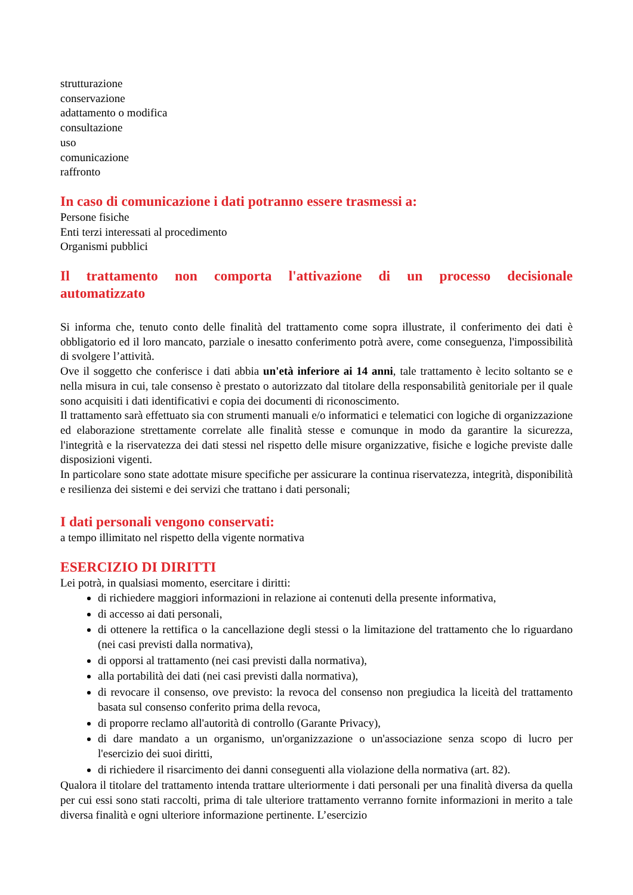strutturazione
conservazione
adattamento o modifica
consultazione
uso
comunicazione
raffronto
In caso di comunicazione i dati potranno essere trasmessi a:
Persone fisiche
Enti terzi interessati al procedimento
Organismi pubblici
Il trattamento non comporta l'attivazione di un processo decisionale automatizzato
Si informa che, tenuto conto delle finalità del trattamento come sopra illustrate, il conferimento dei dati è obbligatorio ed il loro mancato, parziale o inesatto conferimento potrà avere, come conseguenza, l'impossibilità di svolgere l’attività.
Ove il soggetto che conferisce i dati abbia un'età inferiore ai 14 anni, tale trattamento è lecito soltanto se e nella misura in cui, tale consenso è prestato o autorizzato dal titolare della responsabilità genitoriale per il quale sono acquisiti i dati identificativi e copia dei documenti di riconoscimento.
Il trattamento sarà effettuato sia con strumenti manuali e/o informatici e telematici con logiche di organizzazione ed elaborazione strettamente correlate alle finalità stesse e comunque in modo da garantire la sicurezza, l'integrità e la riservatezza dei dati stessi nel rispetto delle misure organizzative, fisiche e logiche previste dalle disposizioni vigenti.
In particolare sono state adottate misure specifiche per assicurare la continua riservatezza, integrità, disponibilità e resilienza dei sistemi e dei servizi che trattano i dati personali;
I dati personali vengono conservati:
a tempo illimitato nel rispetto della vigente normativa
ESERCIZIO DI DIRITTI
Lei potrà, in qualsiasi momento, esercitare i diritti:
di richiedere maggiori informazioni in relazione ai contenuti della presente informativa,
di accesso ai dati personali,
di ottenere la rettifica o la cancellazione degli stessi o la limitazione del trattamento che lo riguardano (nei casi previsti dalla normativa),
di opporsi al trattamento (nei casi previsti dalla normativa),
alla portabilità dei dati (nei casi previsti dalla normativa),
di revocare il consenso, ove previsto: la revoca del consenso non pregiudica la liceità del trattamento basata sul consenso conferito prima della revoca,
di proporre reclamo all'autorità di controllo (Garante Privacy),
di dare mandato a un organismo, un'organizzazione o un'associazione senza scopo di lucro per l'esercizio dei suoi diritti,
di richiedere il risarcimento dei danni conseguenti alla violazione della normativa (art. 82).
Qualora il titolare del trattamento intenda trattare ulteriormente i dati personali per una finalità diversa da quella per cui essi sono stati raccolti, prima di tale ulteriore trattamento verranno fornite informazioni in merito a tale diversa finalità e ogni ulteriore informazione pertinente. L’esercizio